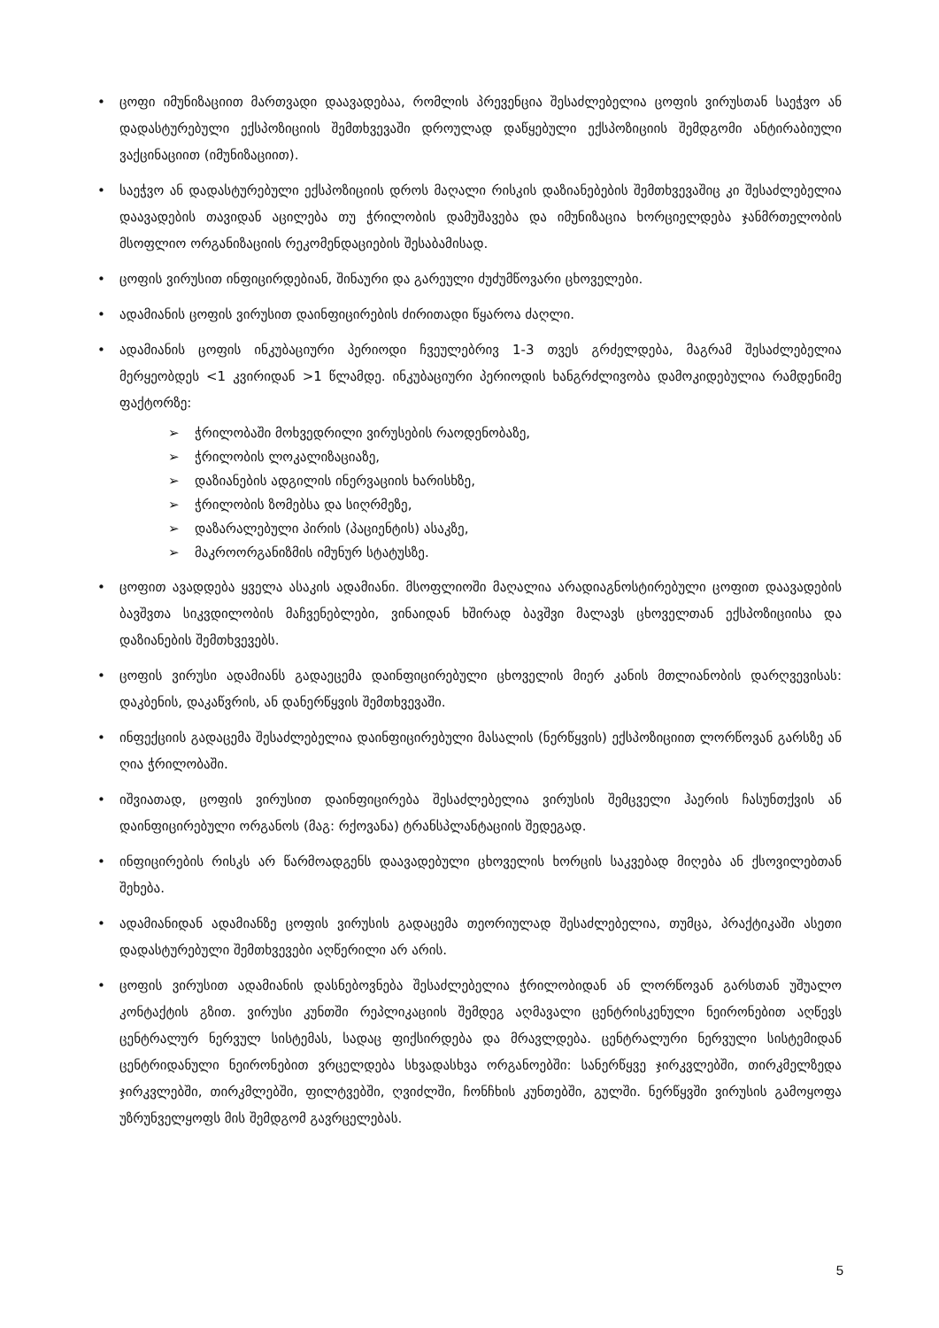• ცოფი იმუნიზაციით მართვადი დაავადებაა, რომლის პრევენცია შესაძლებელია ცოფის ვირუსთან საეჭვო ან დადასტურებული ექსპოზიციის შემთხვევაში დროულად დაწყებული ექსპოზიციის შემდგომი ანტირაბიული ვაქცინაციით (იმუნიზაციით).
• საეჭვო ან დადასტურებული ექსპოზიციის დროს მაღალი რისკის დაზიანებების შემთხვევაშიც კი შესაძლებელია დაავადების თავიდან აცილება თუ ჭრილობის დამუშავება და იმუნიზაცია ხორციელდება ჯანმრთელობის მსოფლიო ორგანიზაციის რეკომენდაციების შესაბამისად.
• ცოფის ვირუსით ინფიცირდებიან, შინაური და გარეული ძუძუმწოვარი ცხოველები.
• ადამიანის ცოფის ვირუსით დაინფიცირების ძირითადი წყაროა ძაღლი.
• ადამიანის ცოფის ინკუბაციური პერიოდი ჩვეულებრივ 1-3 თვეს გრძელდება, მაგრამ შესაძლებელია მერყეობდეს <1 კვირიდან >1 წლამდე. ინკუბაციური პერიოდის ხანგრძლივობა დამოკიდებულია რამდენიმე ფაქტორზე:
➢ ჭრილობაში მოხვედრილი ვირუსების რაოდენობაზე,
➢ ჭრილობის ლოკალიზაციაზე,
➢ დაზიანების ადგილის ინერვაციის ხარისხზე,
➢ ჭრილობის ზომებსა და სიღრმეზე,
➢ დაზარალებული პირის (პაციენტის) ასაკზე,
➢ მაკროორგანიზმის იმუნურ სტატუსზე.
• ცოფით ავადდება ყველა ასაკის ადამიანი. მსოფლიოში მაღალია არადიაგნოსტირებული ცოფით დაავადების ბავშვთა სიკვდილობის მაჩვენებლები, ვინაიდან ხშირად ბავშვი მალავს ცხოველთან ექსპოზიციისა და დაზიანების შემთხვევებს.
• ცოფის ვირუსი ადამიანს გადაეცემა დაინფიცირებული ცხოველის მიერ კანის მთლიანობის დარღვევისას: დაკბენის, დაკაწვრის, ან დანერწყვის შემთხვევაში.
• ინფექციის გადაცემა შესაძლებელია დაინფიცირებული მასალის (ნერწყვის) ექსპოზიციით ლორწოვან გარსზე ან ღია ჭრილობაში.
• იშვიათად, ცოფის ვირუსით დაინფიცირება შესაძლებელია ვირუსის შემცველი ჰაერის ჩასუნთქვის ან დაინფიცირებული ორგანოს (მაგ: რქოვანა) ტრანსპლანტაციის შედეგად.
• ინფიცირების რისკს არ წარმოადგენს დაავადებული ცხოველის ხორცის საკვებად მიღება ან ქსოვილებთან შეხება.
• ადამიანიდან ადამიანზე ცოფის ვირუსის გადაცემა თეორიულად შესაძლებელია, თუმცა, პრაქტიკაში ასეთი დადასტურებული შემთხვევები აღწერილი არ არის.
• ცოფის ვირუსით ადამიანის დასნებოვნება შესაძლებელია ჭრილობიდან ან ლორწოვან გარსთან უშუალო კონტაქტის გზით. ვირუსი კუნთში რეპლიკაციის შემდეგ აღმავალი ცენტრისკენული ნეირონებით აღწევს ცენტრალურ ნერვულ სისტემას, სადაც ფიქსირდება და მრავლდება. ცენტრალური ნერვული სისტემიდან ცენტრიდანული ნეირონებით ვრცელდება სხვადასხვა ორგანოებში: სანერწყვე ჯირკვლებში, თირკმელზედა ჯირკვლებში, თირკმლებში, ფილტვებში, ღვიძლში, ჩონჩხის კუნთებში, გულში. ნერწყვში ვირუსის გამოყოფა უზრუნველყოფს მის შემდგომ გავრცელებას.
5